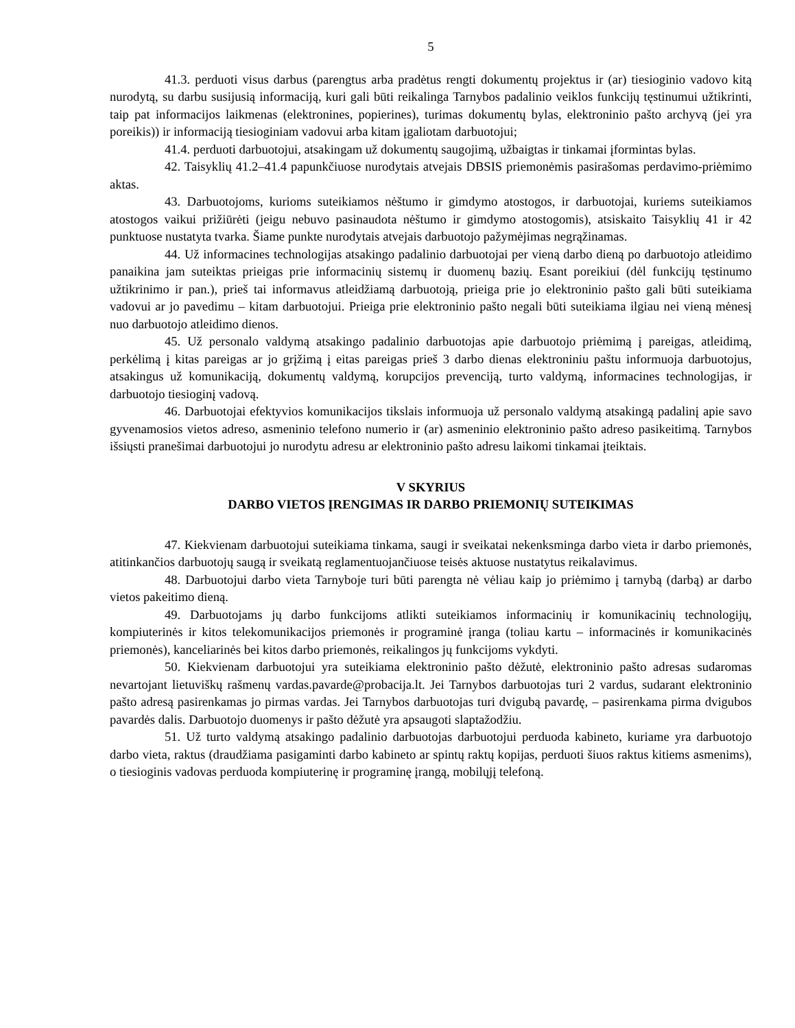5
41.3. perduoti visus darbus (parengtus arba pradėtus rengti dokumentų projektus ir (ar) tiesioginio vadovo kitą nurodytą, su darbu susijusią informaciją, kuri gali būti reikalinga Tarnybos padalinio veiklos funkcijų tęstinumui užtikrinti, taip pat informacijos laikmenas (elektronines, popierines), turimas dokumentų bylas, elektroninio pašto archyvą (jei yra poreikis)) ir informaciją tiesioginiam vadovui arba kitam įgaliotam darbuotojui;
41.4. perduoti darbuotojui, atsakingam už dokumentų saugojimą, užbaigtas ir tinkamai įformintas bylas.
42. Taisyklių 41.2–41.4 papunkčiuose nurodytais atvejais DBSIS priemonėmis pasirašomas perdavimo-priėmimo aktas.
43. Darbuotojoms, kurioms suteikiamos nėštumo ir gimdymo atostogos, ir darbuotojai, kuriems suteikiamos atostogos vaikui prižiūrėti (jeigu nebuvo pasinaudota nėštumo ir gimdymo atostogomis), atsiskaito Taisyklių 41 ir 42 punktuose nustatyta tvarka. Šiame punkte nurodytais atvejais darbuotojo pažymėjimas negrąžinamas.
44. Už informacines technologijas atsakingo padalinio darbuotojai per vieną darbo dieną po darbuotojo atleidimo panaikina jam suteiktas prieigas prie informacinių sistemų ir duomenų bazių. Esant poreikiui (dėl funkcijų tęstinumo užtikrinimo ir pan.), prieš tai informavus atleidžiamą darbuotoją, prieiga prie jo elektroninio pašto gali būti suteikiama vadovui ar jo pavedimu – kitam darbuotojui. Prieiga prie elektroninio pašto negali būti suteikiama ilgiau nei vieną mėnesį nuo darbuotojo atleidimo dienos.
45. Už personalo valdymą atsakingo padalinio darbuotojas apie darbuotojo priėmimą į pareigas, atleidimą, perkėlimą į kitas pareigas ar jo grįžimą į eitas pareigas prieš 3 darbo dienas elektroniniu paštu informuoja darbuotojus, atsakingus už komunikaciją, dokumentų valdymą, korupcijos prevenciją, turto valdymą, informacines technologijas, ir darbuotojo tiesioginį vadovą.
46. Darbuotojai efektyvios komunikacijos tikslais informuoja už personalo valdymą atsakingą padalinį apie savo gyvenamosios vietos adreso, asmeninio telefono numerio ir (ar) asmeninio elektroninio pašto adreso pasikeitimą. Tarnybos išsiųsti pranešimai darbuotojui jo nurodytu adresu ar elektroninio pašto adresu laikomi tinkamai įteiktais.
V SKYRIUS
DARBO VIETOS ĮRENGIMAS IR DARBO PRIEMONIŲ SUTEIKIMAS
47. Kiekvienam darbuotojui suteikiama tinkama, saugi ir sveikatai nekenksminga darbo vieta ir darbo priemonės, atitinkančios darbuotojų saugą ir sveikatą reglamentuojančiuose teisės aktuose nustatytus reikalavimus.
48. Darbuotojui darbo vieta Tarnyboje turi būti parengta nė vėliau kaip jo priėmimo į tarnybą (darbą) ar darbo vietos pakeitimo dieną.
49. Darbuotojams jų darbo funkcijoms atlikti suteikiamos informacinių ir komunikacinių technologijų, kompiuterinės ir kitos telekomunikacijos priemonės ir programinė įranga (toliau kartu – informacinės ir komunikacinės priemonės), kanceliarinės bei kitos darbo priemonės, reikalingos jų funkcijoms vykdyti.
50. Kiekvienam darbuotojui yra suteikiama elektroninio pašto dėžutė, elektroninio pašto adresas sudaromas nevartojant lietuviškų rašmenų vardas.pavarde@probacija.lt. Jei Tarnybos darbuotojas turi 2 vardus, sudarant elektroninio pašto adresą pasirenkamas jo pirmas vardas. Jei Tarnybos darbuotojas turi dvigubą pavardę, – pasirenkama pirma dvigubos pavardės dalis. Darbuotojo duomenys ir pašto dėžutė yra apsaugoti slaptažodžiu.
51. Už turto valdymą atsakingo padalinio darbuotojas darbuotojui perduoda kabineto, kuriame yra darbuotojo darbo vieta, raktus (draudžiama pasigaminti darbo kabineto ar spintų raktų kopijas, perduoti šiuos raktus kitiems asmenims), o tiesioginis vadovas perduoda kompiuterinę ir programinę įrangą, mobilųjį telefoną.